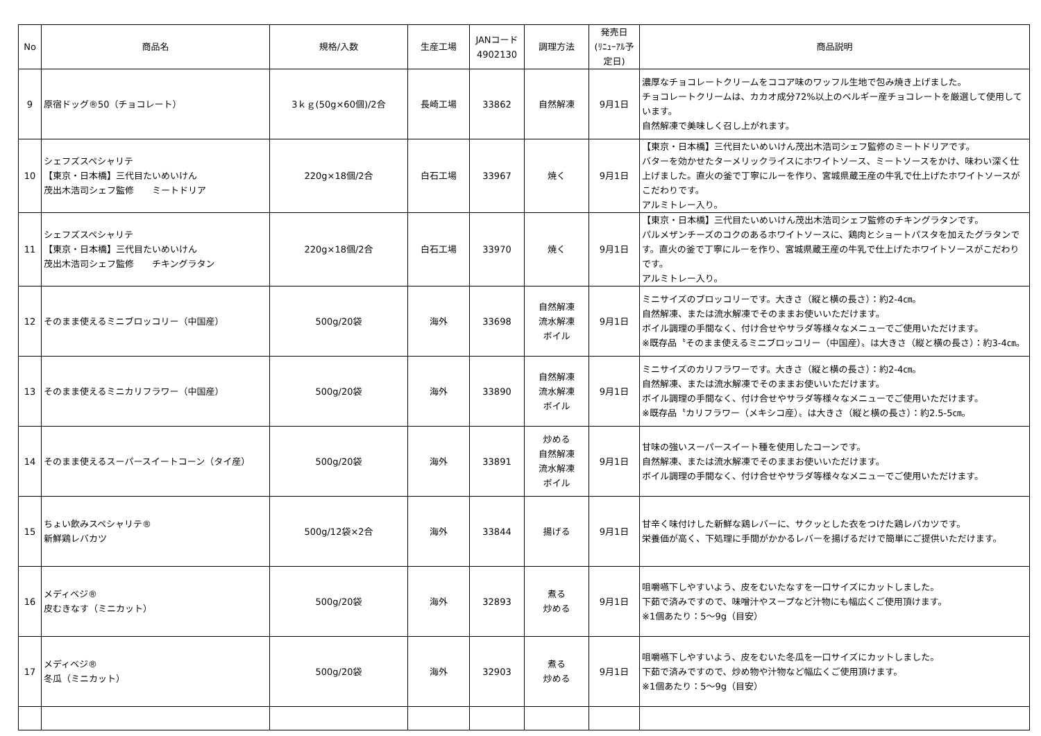| No | 商品名 | 規格/入数 | 生産工場 | JANコード 4902130 | 調理方法 | 発売日 (ﾘﾆｭｰｱﾙ予定日) | 商品説明 |
| --- | --- | --- | --- | --- | --- | --- | --- |
| 9 | 原宿ドッグ®50（チョコレート） | 3ｋｇ(50g×60個)/2合 | 長崎工場 | 33862 | 自然解凍 | 9月1日 | 濃厚なチョコレートクリームをココア味のワッフル生地で包み焼き上げました。 チョコレートクリームは、カカオ成分72%以上のベルギー産チョコレートを厳選して使用しています。 自然解凍で美味しく召し上がれます。 |
| 10 | シェフズスペシャリテ 【東京・日本橋】三代目たいめいけん 茂出木浩司シェフ監修 ミートドリア | 220g×18個/2合 | 白石工場 | 33967 | 焼く | 9月1日 | 【東京・日本橋】三代目たいめいけん茂出木浩司シェフ監修のミートドリアです。 バターを効かせたターメリックライスにホワイトソース、ミートソースをかけ、味わい深く仕上げました。直火の釜で丁寧にルーを作り、宮城県蔵王産の牛乳で仕上げたホワイトソースがこだわりです。 アルミトレー入り。 |
| 11 | シェフズスペシャリテ 【東京・日本橋】三代目たいめいけん 茂出木浩司シェフ監修 チキングラタン | 220g×18個/2合 | 白石工場 | 33970 | 焼く | 9月1日 | 【東京・日本橋】三代目たいめいけん茂出木浩司シェフ監修のチキングラタンです。 パルメザンチーズのコクのあるホワイトソースに、鶏肉とショートパスタを加えたグラタンです。直火の釜で丁寧にルーを作り、宮城県蔵王産の牛乳で仕上げたホワイトソースがこだわりです。 アルミトレー入り。 |
| 12 | そのまま使えるミニブロッコリー（中国産） | 500g/20袋 | 海外 | 33698 | 自然解凍 流水解凍 ボイル | 9月1日 | ミニサイズのブロッコリーです。大きさ（縦と横の長さ）：約2-4㎝。 自然解凍、または流水解凍でそのままお使いいただけます。 ボイル調理の手間なく、付け合せやサラダ等様々なメニューでご使用いただけます。 ※既存品〝そのまま使えるミニブロッコリー（中国産）〟は大きさ（縦と横の長さ）：約3-4㎝。 |
| 13 | そのまま使えるミニカリフラワー（中国産） | 500g/20袋 | 海外 | 33890 | 自然解凍 流水解凍 ボイル | 9月1日 | ミニサイズのカリフラワーです。大きさ（縦と横の長さ）：約2-4㎝。 自然解凍、または流水解凍でそのままお使いいただけます。 ボイル調理の手間なく、付け合せやサラダ等様々なメニューでご使用いただけます。 ※既存品〝カリフラワー（メキシコ産）〟は大きさ（縦と横の長さ）：約2.5-5㎝。 |
| 14 | そのまま使えるスーパースイートコーン（タイ産） | 500g/20袋 | 海外 | 33891 | 炒める 自然解凍 流水解凍 ボイル | 9月1日 | 甘味の強いスーパースイート種を使用したコーンです。 自然解凍、または流水解凍でそのままお使いいただけます。 ボイル調理の手間なく、付け合せやサラダ等様々なメニューでご使用いただけます。 |
| 15 | ちょい飲みスペシャリテ® 新鮮鶏レバカツ | 500g/12袋×2合 | 海外 | 33844 | 揚げる | 9月1日 | 甘辛く味付けした新鮮な鶏レバーに、サクッとした衣をつけた鶏レバカツです。 栄養価が高く、下処理に手間がかかるレバーを揚げるだけで簡単にご提供いただけます。 |
| 16 | メディベジ® 皮むきなす（ミニカット） | 500g/20袋 | 海外 | 32893 | 煮る 炒める | 9月1日 | 咀嚼嚥下しやすいよう、皮をむいたなすを一口サイズにカットしました。 下茹で済みですので、味噌汁やスープなど汁物にも幅広くご使用頂けます。 ※1個あたり：5～9g（目安） |
| 17 | メディベジ® 冬瓜（ミニカット） | 500g/20袋 | 海外 | 32903 | 煮る 炒める | 9月1日 | 咀嚼嚥下しやすいよう、皮をむいた冬瓜を一口サイズにカットしました。 下茹で済みですので、炒め物や汁物など幅広くご使用頂けます。 ※1個あたり：5～9g（目安） |